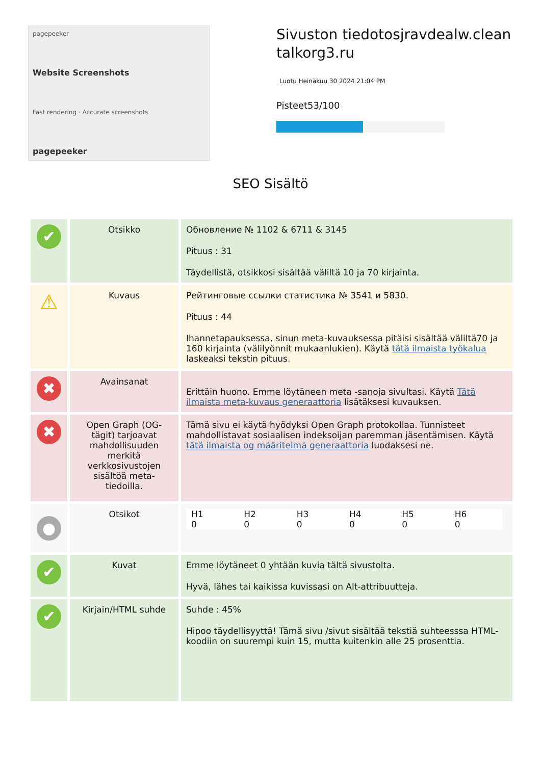pagepeeker
Website Screenshots
Fast rendering · Accurate screenshots
pagepeeker
Sivuston tiedotosjravdealw.clean talkorg3.ru
Luotu Heinäkuu 30 2024 21:04 PM
Pisteet53/100
SEO Sisältö
| ✔ | Otsikko | Обновление № 1102 & 6711 & 3145 Pituus : 31 Täydellistä, otsikkosi sisältää väliltä 10 ja 70 kirjainta. |
| ⚠ | Kuvaus | Рейтинговые ссылки статистика № 3541 и 5830. Pituus : 44 Ihannetapauksessa, sinun meta-kuvauksessa pitäisi sisältää väliltä70 ja 160 kirjainta (välilyönnit mukaanlukien). Käytä tätä ilmaista työkalua laskeaksi tekstin pituus. |
| ✖ | Avainsanat | Erittäin huono. Emme löytäneen meta -sanoja sivultasi. Käytä Tätä ilmaista meta-kuvaus generaattoria lisätäksesi kuvauksen. |
| ✖ | Open Graph (OG-tägit) tarjoavat mahdollisuuden merkitä verkkosivustojen sisältöä meta-tiedoilla. | Tämä sivu ei käytä hyödyksi Open Graph protokollaa. Tunnisteet mahdollistavat sosiaalisen indeksoijan paremman jäsentämisen. Käytä tätä ilmaista og määritelmä generaattoria luodaksesi ne. |
| ● | Otsikot | / H1 0 / H2 0 / H3 0 / H4 0 / H5 0 / H6 0 / |
| ✔ | Kuvat | Emme löytäneet 0 yhtään kuvia tältä sivustolta. Hyvä, lähes tai kaikissa kuvissasi on Alt-attribuutteja. |
| ✔ | Kirjain/HTML suhde | Suhde : 45% Hipoo täydellisyyttä! Tämä sivu /sivut sisältää tekstiä suhteesssa HTML-koodiin on suurempi kuin 15, mutta kuitenkin alle 25 prosenttia. |